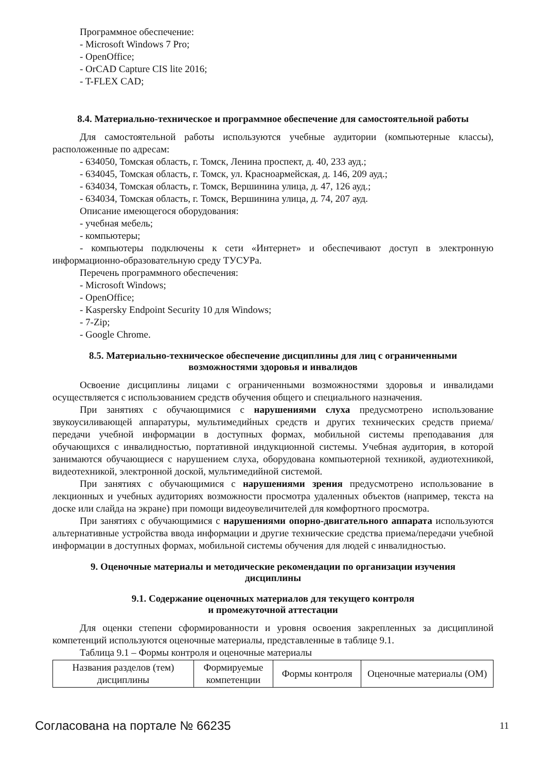Программное обеспечение:
- Microsoft Windows 7 Pro;
- OpenOffice;
- OrCAD Capture CIS lite 2016;
- T-FLEX CAD;
8.4. Материально-техническое и программное обеспечение для самостоятельной работы
Для самостоятельной работы используются учебные аудитории (компьютерные классы), расположенные по адресам:
- 634050, Томская область, г. Томск, Ленина проспект, д. 40, 233 ауд.;
- 634045, Томская область, г. Томск, ул. Красноармейская, д. 146, 209 ауд.;
- 634034, Томская область, г. Томск, Вершинина улица, д. 47, 126 ауд.;
- 634034, Томская область, г. Томск, Вершинина улица, д. 74, 207 ауд.
Описание имеющегося оборудования:
- учебная мебель;
- компьютеры;
- компьютеры подключены к сети «Интернет» и обеспечивают доступ в электронную информационно-образовательную среду ТУСУРа.
Перечень программного обеспечения:
- Microsoft Windows;
- OpenOffice;
- Kaspersky Endpoint Security 10 для Windows;
- 7-Zip;
- Google Chrome.
8.5. Материально-техническое обеспечение дисциплины для лиц с ограниченными
возможностями здоровья и инвалидов
Освоение дисциплины лицами с ограниченными возможностями здоровья и инвалидами осуществляется с использованием средств обучения общего и специального назначения.
При занятиях с обучающимися с нарушениями слуха предусмотрено использование звукоусиливающей аппаратуры, мультимедийных средств и других технических средств приема/передачи учебной информации в доступных формах, мобильной системы преподавания для обучающихся с инвалидностью, портативной индукционной системы. Учебная аудитория, в которой занимаются обучающиеся с нарушением слуха, оборудована компьютерной техникой, аудиотехникой, видеотехникой, электронной доской, мультимедийной системой.
При занятиях с обучающимися с нарушениями зрения предусмотрено использование в лекционных и учебных аудиториях возможности просмотра удаленных объектов (например, текста на доске или слайда на экране) при помощи видеоувеличителей для комфортного просмотра.
При занятиях с обучающимися с нарушениями опорно-двигательного аппарата используются альтернативные устройства ввода информации и другие технические средства приема/передачи учебной информации в доступных формах, мобильной системы обучения для людей с инвалидностью.
9. Оценочные материалы и методические рекомендации по организации изучения
дисциплины
9.1. Содержание оценочных материалов для текущего контроля
и промежуточной аттестации
Для оценки степени сформированности и уровня освоения закрепленных за дисциплиной компетенций используются оценочные материалы, представленные в таблице 9.1.
Таблица 9.1 – Формы контроля и оценочные материалы
| Названия разделов (тем) дисциплины | Формируемые компетенции | Формы контроля | Оценочные материалы (ОМ) |
Согласована на портале № 66235 11